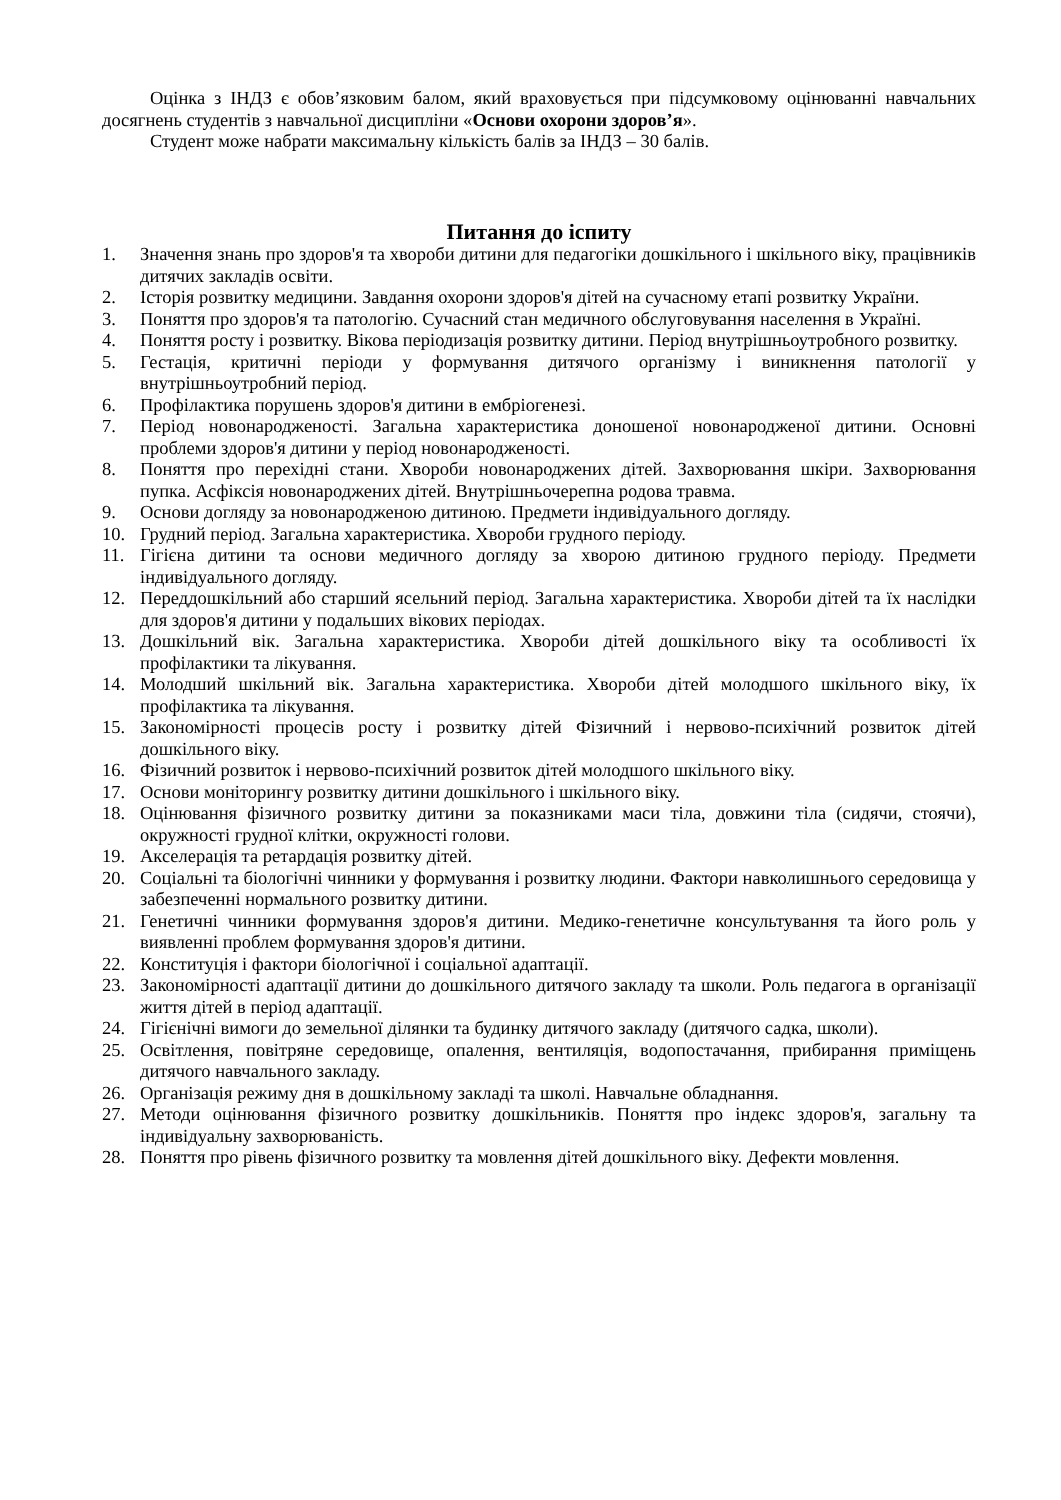Оцінка з ІНДЗ є обов’язковим балом, який враховується при підсумковому оцінюванні навчальних досягнень студентів з навчальної дисципліни «Основи охорони здоров’я».
Студент може набрати максимальну кількість балів за ІНДЗ – 30 балів.
Питання до іспиту
1. Значення знань про здоров'я та хвороби дитини для педагогіки дошкільного і шкільного віку, працівників дитячих закладів освіти.
2. Історія розвитку медицини. Завдання охорони здоров'я дітей на сучасному етапі розвитку України.
3. Поняття про здоров'я та патологію. Сучасний стан медичного обслуговування населення в Україні.
4. Поняття росту і розвитку. Вікова періодизація розвитку дитини. Період внутрішньоутробного розвитку.
5. Гестація, критичні періоди у формування дитячого організму і виникнення патології у внутрішньоутробний період.
6. Профілактика порушень здоров'я дитини в ембріогенезі.
7. Період новонародженості. Загальна характеристика доношеної новонародженої дитини. Основні проблеми здоров'я дитини у період новонародженості.
8. Поняття про перехідні стани. Хвороби новонароджених дітей. Захворювання шкіри. Захворювання пупка. Асфіксія новонароджених дітей. Внутрішньочерепна родова травма.
9. Основи догляду за новонародженою дитиною. Предмети індивідуального догляду.
10. Грудний період. Загальна характеристика. Хвороби грудного періоду.
11. Гігієна дитини та основи медичного догляду за хворою дитиною грудного періоду. Предмети індивідуального догляду.
12. Переддошкільний або старший ясельний період. Загальна характеристика. Хвороби дітей та їх наслідки для здоров'я дитини у подальших вікових періодах.
13. Дошкільний вік. Загальна характеристика. Хвороби дітей дошкільного віку та особливості їх профілактики та лікування.
14. Молодший шкільний вік. Загальна характеристика. Хвороби дітей молодшого шкільного віку, їх профілактика та лікування.
15. Закономірності процесів росту і розвитку дітей Фізичний і нервово-психічний розвиток дітей дошкільного віку.
16. Фізичний розвиток і нервово-психічний розвиток дітей молодшого шкільного віку.
17. Основи моніторингу розвитку дитини дошкільного і шкільного віку.
18. Оцінювання фізичного розвитку дитини за показниками маси тіла, довжини тіла (сидячи, стоячи), окружності грудної клітки, окружності голови.
19. Акселерація та ретардація розвитку дітей.
20. Соціальні та біологічні чинники у формування і розвитку людини. Фактори навколишнього середовища у забезпеченні нормального розвитку дитини.
21. Генетичні чинники формування здоров'я дитини. Медико-генетичне консультування та його роль у виявленні проблем формування здоров'я дитини.
22. Конституція і фактори біологічної і соціальної адаптації.
23. Закономірності адаптації дитини до дошкільного дитячого закладу та школи. Роль педагога в організації життя дітей в період адаптації.
24. Гігієнічні вимоги до земельної ділянки та будинку дитячого закладу (дитячого садка, школи).
25. Освітлення, повітряне середовище, опалення, вентиляція, водопостачання, прибирання приміщень дитячого навчального закладу.
26. Організація режиму дня в дошкільному закладі та школі. Навчальне обладнання.
27. Методи оцінювання фізичного розвитку дошкільників. Поняття про індекс здоров'я, загальну та індивідуальну захворюваність.
28. Поняття про рівень фізичного розвитку та мовлення дітей дошкільного віку. Дефекти мовлення.